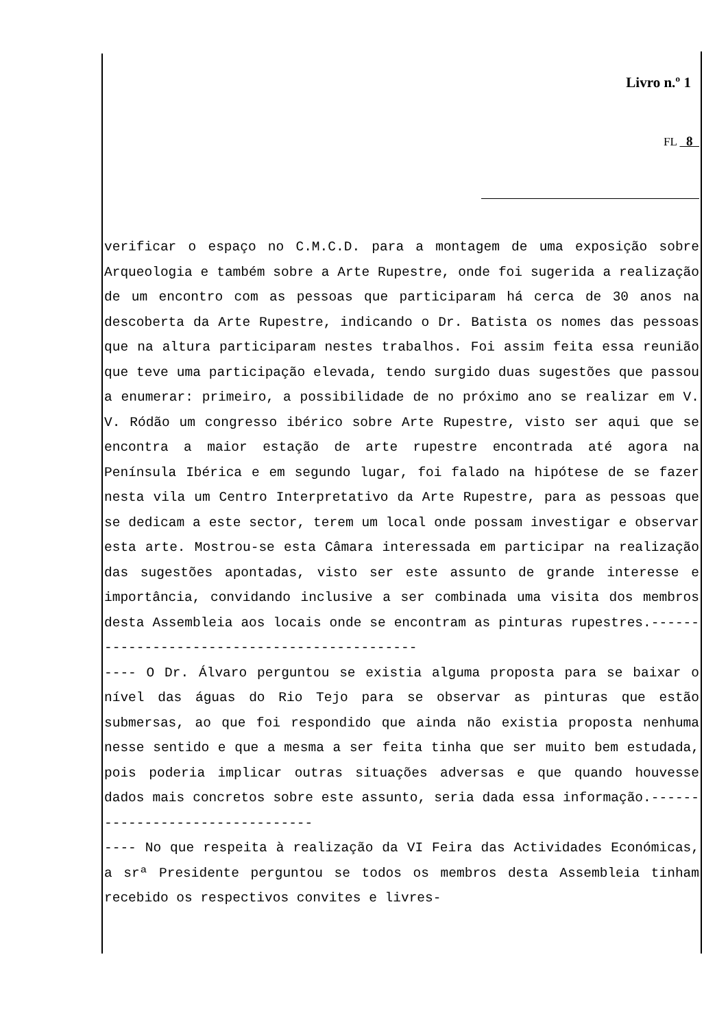Livro n.º 1
FL 8
verificar o espaço no C.M.C.D. para a montagem de uma exposição sobre Arqueologia e também sobre a Arte Rupestre, onde foi sugerida a realização de um encontro com as pessoas que participaram há cerca de 30 anos na descoberta da Arte Rupestre, indicando o Dr. Batista os nomes das pessoas que na altura participaram nestes trabalhos. Foi assim feita essa reunião que teve uma participação elevada, tendo surgido duas sugestões que passou a enumerar: primeiro, a possibilidade de no próximo ano se realizar em V. V. Ródão um congresso ibérico sobre Arte Rupestre, visto ser aqui que se encontra a maior estação de arte rupestre encontrada até agora na Península Ibérica e em segundo lugar, foi falado na hipótese de se fazer nesta vila um Centro Interpretativo da Arte Rupestre, para as pessoas que se dedicam a este sector, terem um local onde possam investigar e observar esta arte. Mostrou-se esta Câmara interessada em participar na realização das sugestões apontadas, visto ser este assunto de grande interesse e importância, convidando inclusive a ser combinada uma visita dos membros desta Assembleia aos locais onde se encontram as pinturas rupestres.---------------------------------------------
---- O Dr. Álvaro perguntou se existia alguma proposta para se baixar o nível das águas do Rio Tejo para se observar as pinturas que estão submersas, ao que foi respondido que ainda não existia proposta nenhuma nesse sentido e que a mesma a ser feita tinha que ser muito bem estudada, pois poderia implicar outras situações adversas e que quando houvesse dados mais concretos sobre este assunto, seria dada essa informação.--------------------------------
---- No que respeita à realização da VI Feira das Actividades Económicas, a srª Presidente perguntou se todos os membros desta Assembleia tinham recebido os respectivos convites e livres-